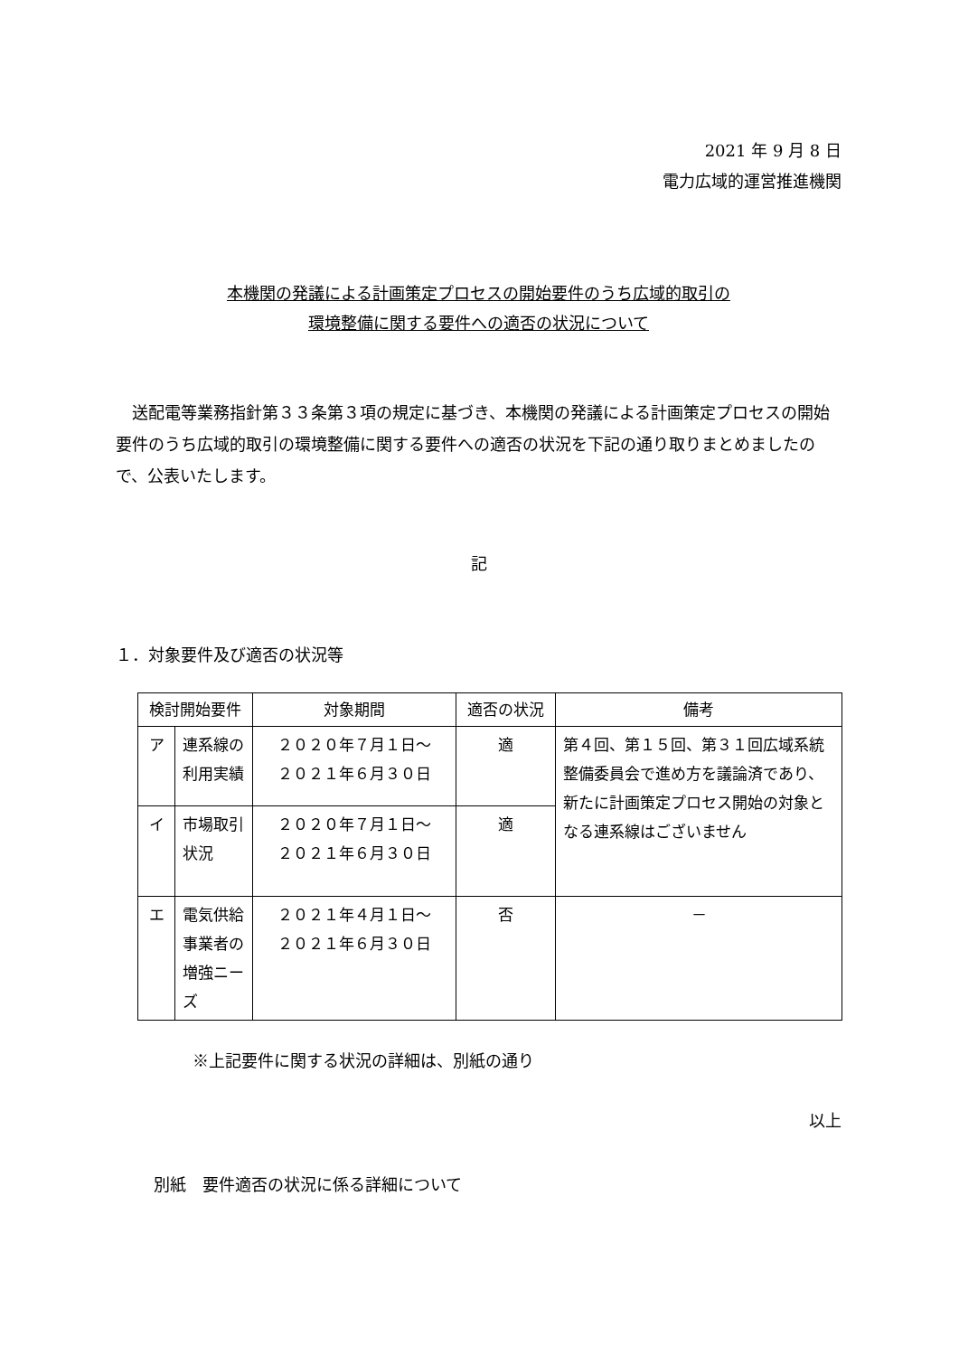2021 年 9 月 8 日
電力広域的運営推進機関
本機関の発議による計画策定プロセスの開始要件のうち広域的取引の
環境整備に関する要件への適否の状況について
送配電等業務指針第３３条第３項の規定に基づき、本機関の発議による計画策定プロセスの開始要件のうち広域的取引の環境整備に関する要件への適否の状況を下記の通り取りまとめましたので、公表いたします。
記
１．対象要件及び適否の状況等
| 検討開始要件 | | 対象期間 | 適否の状況 | 備考 |
| --- | --- | --- | --- | --- |
| ア | 連系線の利用実績 | ２０２０年７月１日～ ２０２１年６月３０日 | 適 | 第４回、第１５回、第３１回広域系統整備委員会で進め方を議論済であり、新たに計画策定プロセス開始の対象となる連系線はございません |
| イ | 市場取引状況 | ２０２０年７月１日～ ２０２１年６月３０日 | 適 | |
| エ | 電気供給事業者の増強ニーズ | ２０２１年４月１日～ ２０２１年６月３０日 | 否 | － |
※上記要件に関する状況の詳細は、別紙の通り
以上
別紙　要件適否の状況に係る詳細について